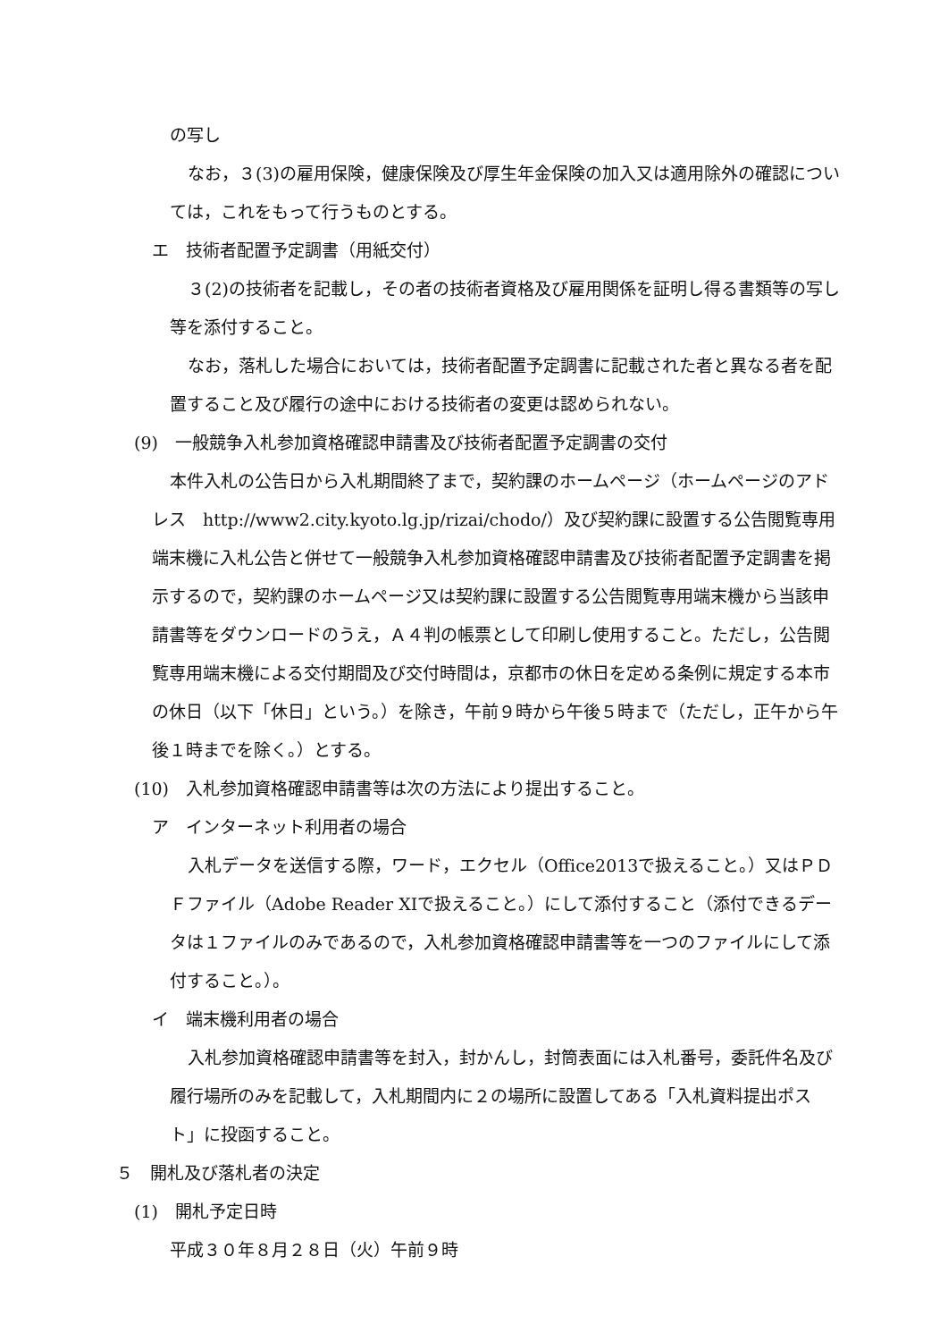の写し
なお，３(3)の雇用保険，健康保険及び厚生年金保険の加入又は適用除外の確認については，これをもって行うものとする。
エ　技術者配置予定調書（用紙交付）
３(2)の技術者を記載し，その者の技術者資格及び雇用関係を証明し得る書類等の写し等を添付すること。
なお，落札した場合においては，技術者配置予定調書に記載された者と異なる者を配置すること及び履行の途中における技術者の変更は認められない。
(9)　一般競争入札参加資格確認申請書及び技術者配置予定調書の交付
本件入札の公告日から入札期間終了まで，契約課のホームページ（ホームページのアドレス　http://www2.city.kyoto.lg.jp/rizai/chodo/）及び契約課に設置する公告閲覧専用端末機に入札公告と併せて一般競争入札参加資格確認申請書及び技術者配置予定調書を掲示するので，契約課のホームページ又は契約課に設置する公告閲覧専用端末機から当該申請書等をダウンロードのうえ，Ａ４判の帳票として印刷し使用すること。ただし，公告閲覧専用端末機による交付期間及び交付時間は，京都市の休日を定める条例に規定する本市の休日（以下「休日」という。）を除き，午前９時から午後５時まで（ただし，正午から午後１時までを除く。）とする。
(10)　入札参加資格確認申請書等は次の方法により提出すること。
ア　インターネット利用者の場合
入札データを送信する際，ワード，エクセル（Office2013で扱えること。）又はＰＤＦファイル（Adobe Reader XIで扱えること。）にして添付すること（添付できるデータは１ファイルのみであるので，入札参加資格確認申請書等を一つのファイルにして添付すること。）。
イ　端末機利用者の場合
入札参加資格確認申請書等を封入，封かんし，封筒表面には入札番号，委託件名及び履行場所のみを記載して，入札期間内に２の場所に設置してある「入札資料提出ポスト」に投函すること。
５　開札及び落札者の決定
(1)　開札予定日時
平成３０年８月２８日（火）午前９時